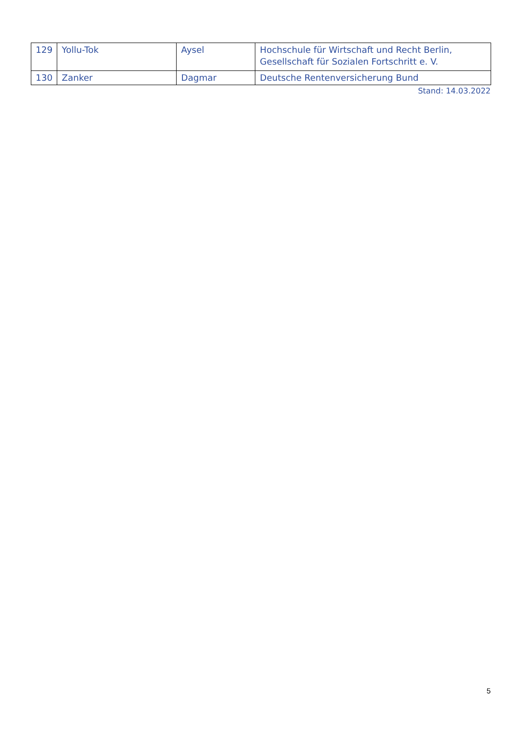| 129 | Yollu-Tok | Aysel | Hochschule für Wirtschaft und Recht Berlin, Gesellschaft für Sozialen Fortschritt e. V. |
| 130 | Zanker | Dagmar | Deutsche Rentenversicherung Bund |
Stand: 14.03.2022
5